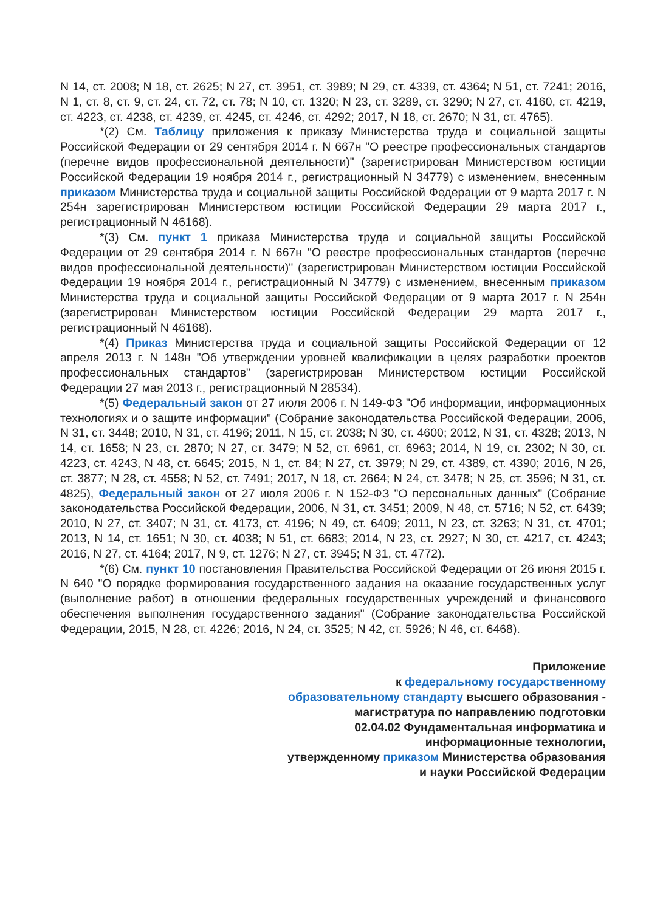N 14, ст. 2008; N 18, ст. 2625; N 27, ст. 3951, ст. 3989; N 29, ст. 4339, ст. 4364; N 51, ст. 7241; 2016, N 1, ст. 8, ст. 9, ст. 24, ст. 72, ст. 78; N 10, ст. 1320; N 23, ст. 3289, ст. 3290; N 27, ст. 4160, ст. 4219, ст. 4223, ст. 4238, ст. 4239, ст. 4245, ст. 4246, ст. 4292; 2017, N 18, ст. 2670; N 31, ст. 4765).
*(2) См. Таблицу приложения к приказу Министерства труда и социальной защиты Российской Федерации от 29 сентября 2014 г. N 667н "О реестре профессиональных стандартов (перечне видов профессиональной деятельности)" (зарегистрирован Министерством юстиции Российской Федерации 19 ноября 2014 г., регистрационный N 34779) с изменением, внесенным приказом Министерства труда и социальной защиты Российской Федерации от 9 марта 2017 г. N 254н зарегистрирован Министерством юстиции Российской Федерации 29 марта 2017 г., регистрационный N 46168).
*(3) См. пункт 1 приказа Министерства труда и социальной защиты Российской Федерации от 29 сентября 2014 г. N 667н "О реестре профессиональных стандартов (перечне видов профессиональной деятельности)" (зарегистрирован Министерством юстиции Российской Федерации 19 ноября 2014 г., регистрационный N 34779) с изменением, внесенным приказом Министерства труда и социальной защиты Российской Федерации от 9 марта 2017 г. N 254н (зарегистрирован Министерством юстиции Российской Федерации 29 марта 2017 г., регистрационный N 46168).
*(4) Приказ Министерства труда и социальной защиты Российской Федерации от 12 апреля 2013 г. N 148н "Об утверждении уровней квалификации в целях разработки проектов профессиональных стандартов" (зарегистрирован Министерством юстиции Российской Федерации 27 мая 2013 г., регистрационный N 28534).
*(5) Федеральный закон от 27 июля 2006 г. N 149-ФЗ "Об информации, информационных технологиях и о защите информации" (Собрание законодательства Российской Федерации, 2006, N 31, ст. 3448; 2010, N 31, ст. 4196; 2011, N 15, ст. 2038; N 30, ст. 4600; 2012, N 31, ст. 4328; 2013, N 14, ст. 1658; N 23, ст. 2870; N 27, ст. 3479; N 52, ст. 6961, ст. 6963; 2014, N 19, ст. 2302; N 30, ст. 4223, ст. 4243, N 48, ст. 6645; 2015, N 1, ст. 84; N 27, ст. 3979; N 29, ст. 4389, ст. 4390; 2016, N 26, ст. 3877; N 28, ст. 4558; N 52, ст. 7491; 2017, N 18, ст. 2664; N 24, ст. 3478; N 25, ст. 3596; N 31, ст. 4825), Федеральный закон от 27 июля 2006 г. N 152-ФЗ "О персональных данных" (Собрание законодательства Российской Федерации, 2006, N 31, ст. 3451; 2009, N 48, ст. 5716; N 52, ст. 6439; 2010, N 27, ст. 3407; N 31, ст. 4173, ст. 4196; N 49, ст. 6409; 2011, N 23, ст. 3263; N 31, ст. 4701; 2013, N 14, ст. 1651; N 30, ст. 4038; N 51, ст. 6683; 2014, N 23, ст. 2927; N 30, ст. 4217, ст. 4243; 2016, N 27, ст. 4164; 2017, N 9, ст. 1276; N 27, ст. 3945; N 31, ст. 4772).
*(6) См. пункт 10 постановления Правительства Российской Федерации от 26 июня 2015 г. N 640 "О порядке формирования государственного задания на оказание государственных услуг (выполнение работ) в отношении федеральных государственных учреждений и финансового обеспечения выполнения государственного задания" (Собрание законодательства Российской Федерации, 2015, N 28, ст. 4226; 2016, N 24, ст. 3525; N 42, ст. 5926; N 46, ст. 6468).
Приложение
к федеральному государственному
образовательному стандарту высшего образования -
магистратура по направлению подготовки
02.04.02 Фундаментальная информатика и
информационные технологии,
утвержденному приказом Министерства образования
и науки Российской Федерации